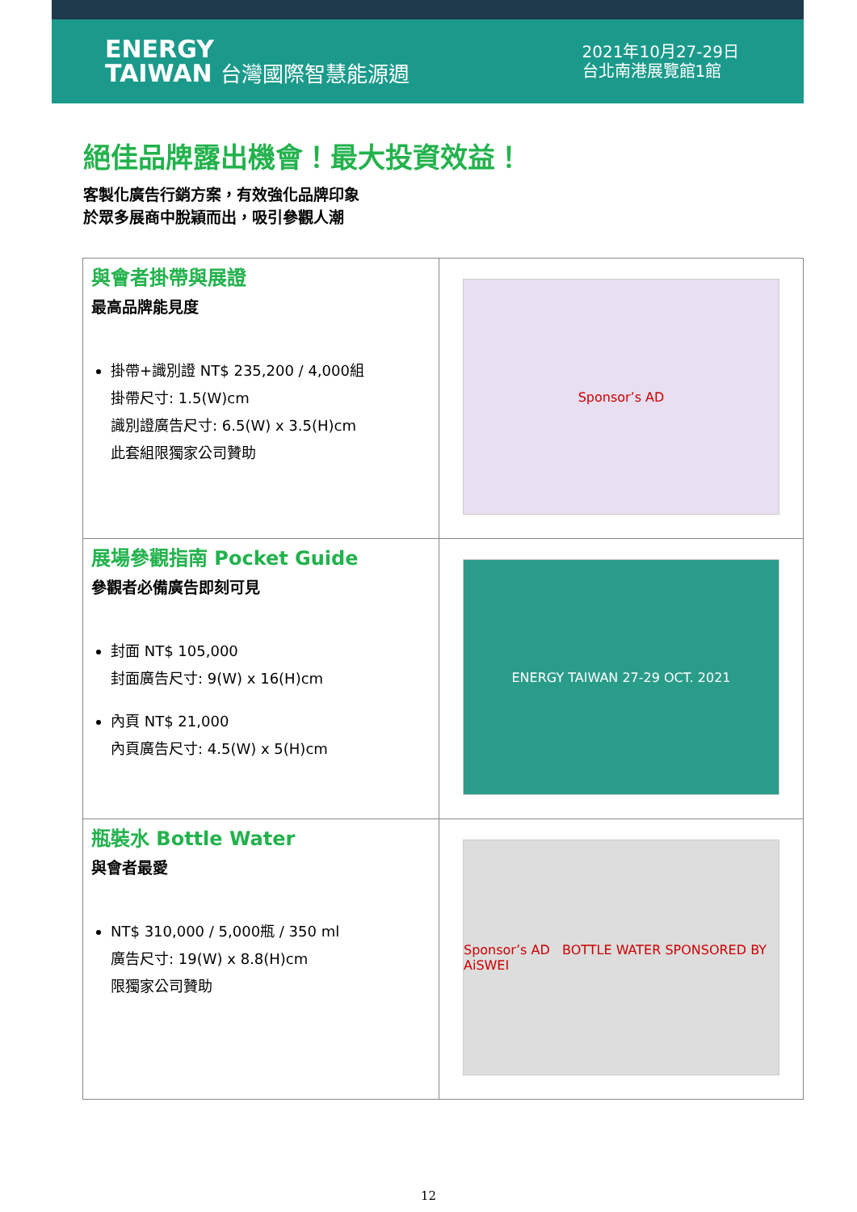ENERGY
TAIWAN 台灣國際智慧能源週
2021年10月27-29日
台北南港展覽館1館
絕佳品牌露出機會！最大投資效益！
客製化廣告行銷方案，有效強化品牌印象
於眾多展商中脫穎而出，吸引參觀人潮
| 與會者掛帶與展證 最高品牌能見度 掛帶+識別證 NT$ 235,200 / 4,000組 掛帶尺寸: 1.5(W)cm 識別證廣告尺寸: 6.5(W) x 3.5(H)cm 此套組限獨家公司贊助 | Sponsor’s AD |
| 展場參觀指南 Pocket Guide 參觀者必備廣告即刻可見 封面 NT$ 105,000 封面廣告尺寸: 9(W) x 16(H)cm 內頁 NT$ 21,000 內頁廣告尺寸: 4.5(W) x 5(H)cm | ENERGY TAIWAN 27-29 OCT. 2021 |
| 瓶裝水 Bottle Water 與會者最愛 NT$ 310,000 / 5,000瓶 / 350 ml 廣告尺寸: 19(W) x 8.8(H)cm 限獨家公司贊助 | Sponsor’s AD BOTTLE WATER SPONSORED BY AiSWEI |
12